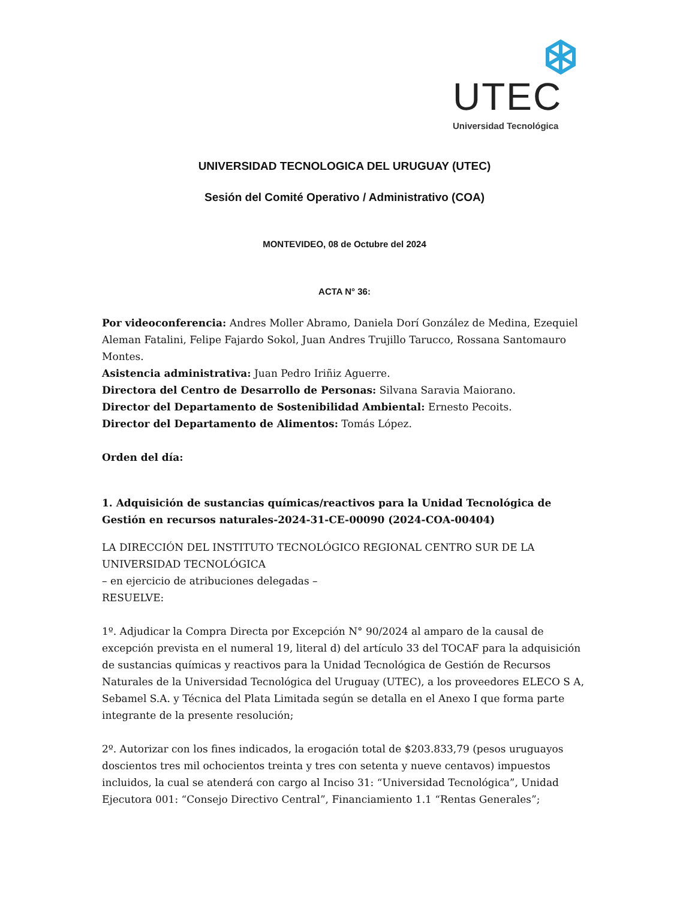UTEC
Universidad Tecnológica
UNIVERSIDAD TECNOLOGICA DEL URUGUAY (UTEC)
Sesión del Comité Operativo / Administrativo (COA)
MONTEVIDEO, 08 de Octubre del 2024
ACTA N° 36:
Por videoconferencia: Andres Moller Abramo, Daniela Dorí González de Medina, Ezequiel Aleman Fatalini, Felipe Fajardo Sokol, Juan Andres Trujillo Tarucco, Rossana Santomauro Montes.
Asistencia administrativa: Juan Pedro Iriñiz Aguerre.
Directora del Centro de Desarrollo de Personas: Silvana Saravia Maiorano.
Director del Departamento de Sostenibilidad Ambiental: Ernesto Pecoits.
Director del Departamento de Alimentos: Tomás López.
Orden del día:
1. Adquisición de sustancias químicas/reactivos para la Unidad Tecnológica de Gestión en recursos naturales-2024-31-CE-00090 (2024-COA-00404)
LA DIRECCIÓN DEL INSTITUTO TECNOLÓGICO REGIONAL CENTRO SUR DE LA UNIVERSIDAD TECNOLÓGICA
– en ejercicio de atribuciones delegadas –
RESUELVE:
1º. Adjudicar la Compra Directa por Excepción N° 90/2024 al amparo de la causal de excepción prevista en el numeral 19, literal d) del artículo 33 del TOCAF para la adquisición de sustancias químicas y reactivos para la Unidad Tecnológica de Gestión de Recursos Naturales de la Universidad Tecnológica del Uruguay (UTEC), a los proveedores ELECO S A, Sebamel S.A. y Técnica del Plata Limitada según se detalla en el Anexo I que forma parte integrante de la presente resolución;
2º. Autorizar con los fines indicados, la erogación total de $203.833,79 (pesos uruguayos doscientos tres mil ochocientos treinta y tres con setenta y nueve centavos) impuestos incluidos, la cual se atenderá con cargo al Inciso 31: “Universidad Tecnológica”, Unidad Ejecutora 001: “Consejo Directivo Central”, Financiamiento 1.1 “Rentas Generales”;